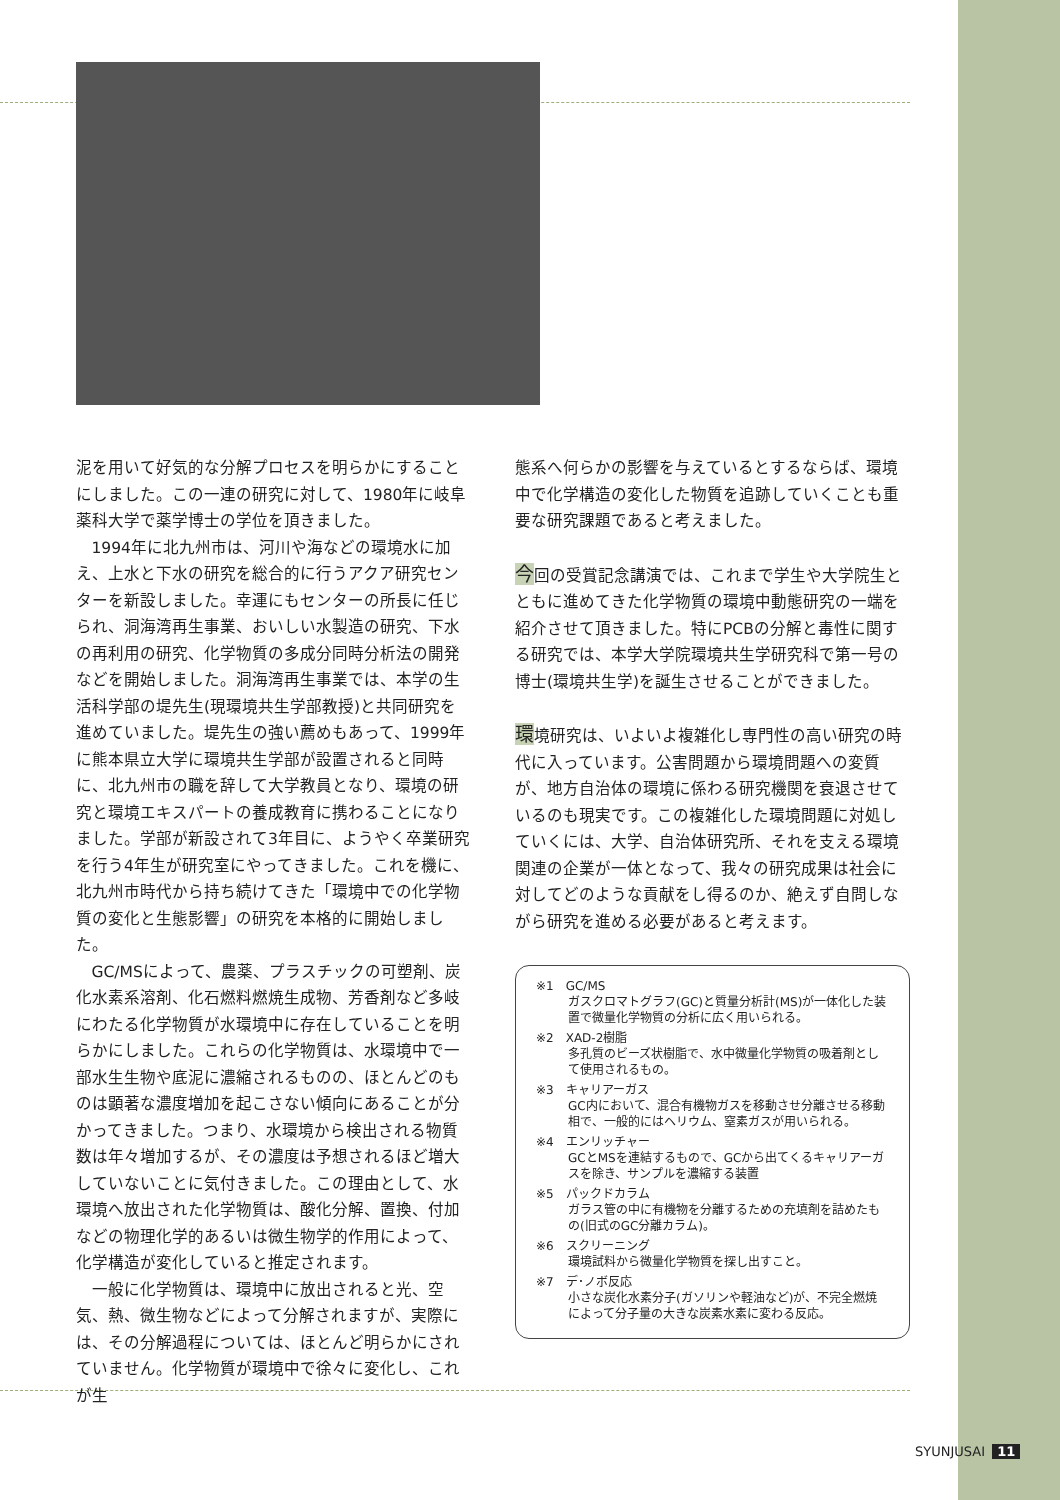泥を用いて好気的な分解プロセスを明らかにすることにしました。この一連の研究に対して、1980年に岐阜薬科大学で薬学博士の学位を頂きました。
1994年に北九州市は、河川や海などの環境水に加え、上水と下水の研究を総合的に行うアクア研究センターを新設しました。幸運にもセンターの所長に任じられ、洞海湾再生事業、おいしい水製造の研究、下水の再利用の研究、化学物質の多成分同時分析法の開発などを開始しました。洞海湾再生事業では、本学の生活科学部の堤先生(現環境共生学部教授)と共同研究を進めていました。堤先生の強い薦めもあって、1999年に熊本県立大学に環境共生学部が設置されると同時に、北九州市の職を辞して大学教員となり、環境の研究と環境エキスパートの養成教育に携わることになりました。学部が新設されて3年目に、ようやく卒業研究を行う4年生が研究室にやってきました。これを機に、北九州市時代から持ち続けてきた「環境中での化学物質の変化と生態影響」の研究を本格的に開始しました。
GC/MSによって、農薬、プラスチックの可塑剤、炭化水素系溶剤、化石燃料燃焼生成物、芳香剤など多岐にわたる化学物質が水環境中に存在していることを明らかにしました。これらの化学物質は、水環境中で一部水生生物や底泥に濃縮されるものの、ほとんどのものは顕著な濃度増加を起こさない傾向にあることが分かってきました。つまり、水環境から検出される物質数は年々増加するが、その濃度は予想されるほど増大していないことに気付きました。この理由として、水環境へ放出された化学物質は、酸化分解、置換、付加などの物理化学的あるいは微生物学的作用によって、化学構造が変化していると推定されます。
一般に化学物質は、環境中に放出されると光、空気、熱、微生物などによって分解されますが、実際には、その分解過程については、ほとんど明らかにされていません。化学物質が環境中で徐々に変化し、これが生
態系へ何らかの影響を与えているとするならば、環境中で化学構造の変化した物質を追跡していくことも重要な研究課題であると考えました。
今回の受賞記念講演では、これまで学生や大学院生とともに進めてきた化学物質の環境中動態研究の一端を紹介させて頂きました。特にPCBの分解と毒性に関する研究では、本学大学院環境共生学研究科で第一号の博士(環境共生学)を誕生させることができました。
環境研究は、いよいよ複雑化し専門性の高い研究の時代に入っています。公害問題から環境問題への変質が、地方自治体の環境に係わる研究機関を衰退させているのも現実です。この複雑化した環境問題に対処していくには、大学、自治体研究所、それを支える環境関連の企業が一体となって、我々の研究成果は社会に対してどのような貢献をし得るのか、絶えず自問しながら研究を進める必要があると考えます。
※1　GC/MS
ガスクロマトグラフ(GC)と質量分析計(MS)が一体化した装置で微量化学物質の分析に広く用いられる。
※2　XAD-2樹脂
多孔質のビーズ状樹脂で、水中微量化学物質の吸着剤として使用されるもの。
※3　キャリアーガス
GC内において、混合有機物ガスを移動させ分離させる移動相で、一般的にはヘリウム、窒素ガスが用いられる。
※4　エンリッチャー
GCとMSを連結するもので、GCから出てくるキャリアーガスを除き、サンプルを濃縮する装置
※5　パックドカラム
ガラス管の中に有機物を分離するための充填剤を詰めたもの(旧式のGC分離カラム)。
※6　スクリーニング
環境試料から微量化学物質を探し出すこと。
※7　デ･ノボ反応
小さな炭化水素分子(ガソリンや軽油など)が、不完全燃焼によって分子量の大きな炭素水素に変わる反応。
SYUNJUSAI 11